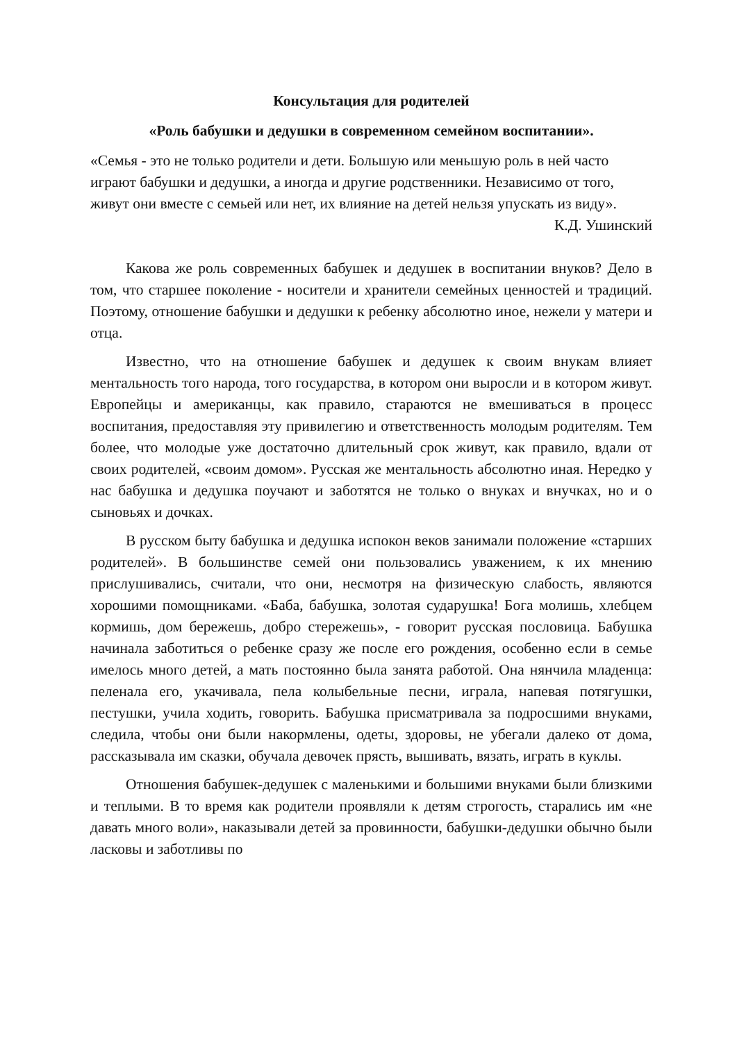Консультация для родителей
«Роль бабушки и дедушки в современном семейном воспитании».
«Семья - это не только родители и дети. Большую или меньшую роль в ней часто играют бабушки и дедушки, а иногда и другие родственники. Независимо от того, живут они вместе с семьей или нет, их влияние на детей нельзя упускать из виду».
К.Д. Ушинский
Какова же роль современных бабушек и дедушек в воспитании внуков? Дело в том, что старшее поколение - носители и хранители семейных ценностей и традиций. Поэтому, отношение бабушки и дедушки к ребенку абсолютно иное, нежели у матери и отца.
Известно, что на отношение бабушек и дедушек к своим внукам влияет ментальность того народа, того государства, в котором они выросли и в котором живут. Европейцы и американцы, как правило, стараются не вмешиваться в процесс воспитания, предоставляя эту привилегию и ответственность молодым родителям. Тем более, что молодые уже достаточно длительный срок живут, как правило, вдали от своих родителей, «своим домом». Русская же ментальность абсолютно иная. Нередко у нас бабушка и дедушка поучают и заботятся не только о внуках и внучках, но и о сыновьях и дочках.
В русском быту бабушка и дедушка испокон веков занимали положение «старших родителей». В большинстве семей они пользовались уважением, к их мнению прислушивались, считали, что они, несмотря на физическую слабость, являются хорошими помощниками. «Баба, бабушка, золотая сударушка! Бога молишь, хлебцем кормишь, дом бережешь, добро стережешь», - говорит русская пословица. Бабушка начинала заботиться о ребенке сразу же после его рождения, особенно если в семье имелось много детей, а мать постоянно была занята работой. Она нянчила младенца: пеленала его, укачивала, пела колыбельные песни, играла, напевая потягушки, пестушки, учила ходить, говорить. Бабушка присматривала за подросшими внуками, следила, чтобы они были накормлены, одеты, здоровы, не убегали далеко от дома, рассказывала им сказки, обучала девочек прясть, вышивать, вязать, играть в куклы.
Отношения бабушек-дедушек с маленькими и большими внуками были близкими и теплыми. В то время как родители проявляли к детям строгость, старались им «не давать много воли», наказывали детей за провинности, бабушки-дедушки обычно были ласковы и заботливы по